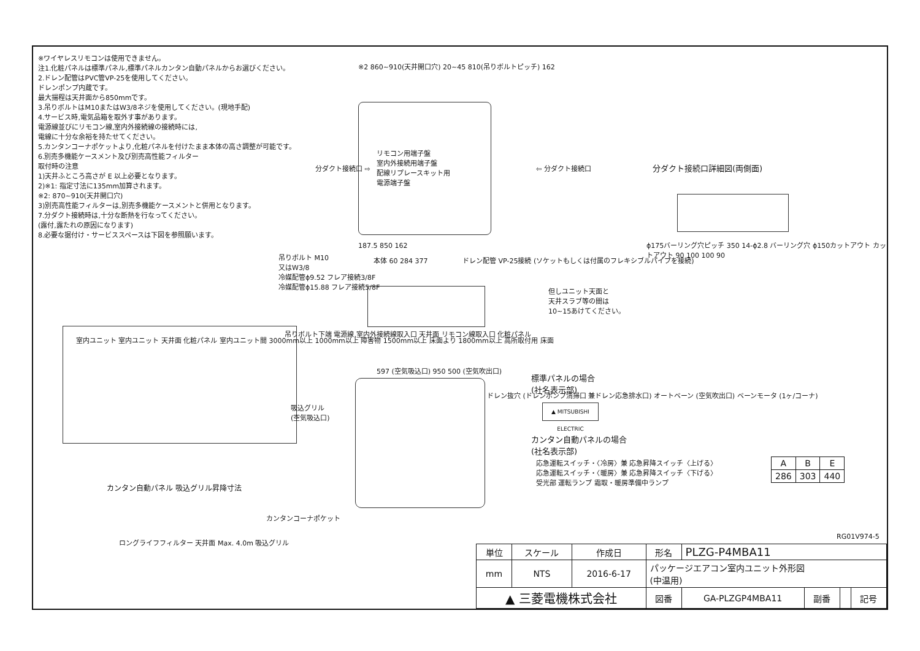※ワイヤレスリモコンは使用できません。
注1.化粧パネルは標準パネル,標準パネルカンタン自動パネルからお選びください。
2.ドレン配管はPVC管VP-25を使用してください。
ドレンポンプ内蔵です。
最大揚程は天井面から850mmです。
3.吊りボルトはM10またはW3/8ネジを使用してください。(現地手配)
4.サービス時,電気品箱を取外す事があります。
電源線並びにリモコン線,室内外接続線の接続時には,
電線に十分な余裕を持たせてください。
5.カンタンコーナポケットより,化粧パネルを付けたまま本体の高さ調整が可能です。
6.別売多機能ケースメント及び別売高性能フィルター
取付時の注意
1)天井ふところ高さが E 以上必要となります。
2)※1: 指定寸法に135mm加算されます。
※2: 870~910(天井開口穴)
3)別売高性能フィルターは,別売多機能ケースメントと併用となります。
7.分ダクト接続時は,十分な断熱を行なってください。
(露付,露たれの原因になります)
8.必要な据付け・サービススペースは下図を参照願います。
※2 860~910(天井開口穴) 20~45 810(吊りボルトピッチ) 162
リモコン用端子盤
室内外接続用端子盤
配線リプレースキット用
電源端子盤
分ダクト接続口 ⇨ ⇦ 分ダクト接続口
187.5 850 162
分ダクト接続口詳細図(両側面)
ϕ175バーリング穴ピッチ 350 14-ϕ2.8 バーリング穴 ϕ150カットアウト カットアウト 90 100 100 90
吊りボルト M10
又はW3/8
冷媒配管ϕ9.52 フレア接続3/8F
冷媒配管ϕ15.88 フレア接続5/8F
本体 60 284 377
ドレン配管 VP-25接続 (ソケットもしくは付属のフレキシブルパイプを接続)
但しユニット天面と
天井スラブ等の間は
10~15あけてください。
吊りボルト下端 電源線,室内外接続線取入口 天井面 リモコン線取入口 化粧パネル
室内ユニット 室内ユニット 天井面 化粧パネル 室内ユニット間 3000mm以上 1000mm以上 障害物 1500mm以上 床面より 1800mm以上 高所取付用 床面
597 (空気吸込口) 950 500 (空気吹出口)
吸込グリル
(空気吸込口)
ドレン抜穴 (ドレンポンプ清掃口 兼ドレン応急排水口) オートベーン (空気吹出口) ベーンモータ (1ヶ/コーナ)
カンタンコーナポケット
カンタン自動パネル 吸込グリル昇降寸法
ロングライフフィルター 天井面 Max. 4.0m 吸込グリル
標準パネルの場合
(社名表示部)
▲ MITSUBISHI ELECTRIC
カンタン自動パネルの場合
(社名表示部)
応急運転スイッチ・〈冷房〉兼 応急昇降スイッチ〈上げる〉
応急運転スイッチ・〈暖房〉兼 応急昇降スイッチ〈下げる〉
受光部 運転ランプ 霜取・暖房準備中ランプ
| A | B | E |
| --- | --- | --- |
| 286 | 303 | 440 |
RG01V974-5
| 単位 | スケール | 作成日 | 形名 | PLZG-P4MBA11 | | | |
| mm | NTS | 2016-6-17 | パッケージエアコン室内ユニット外形図 (中温用) | | | | |
| ▲ 三菱電機株式会社 | | | 図番 | GA-PLZGP4MBA11 | 副番 | | 記号 |